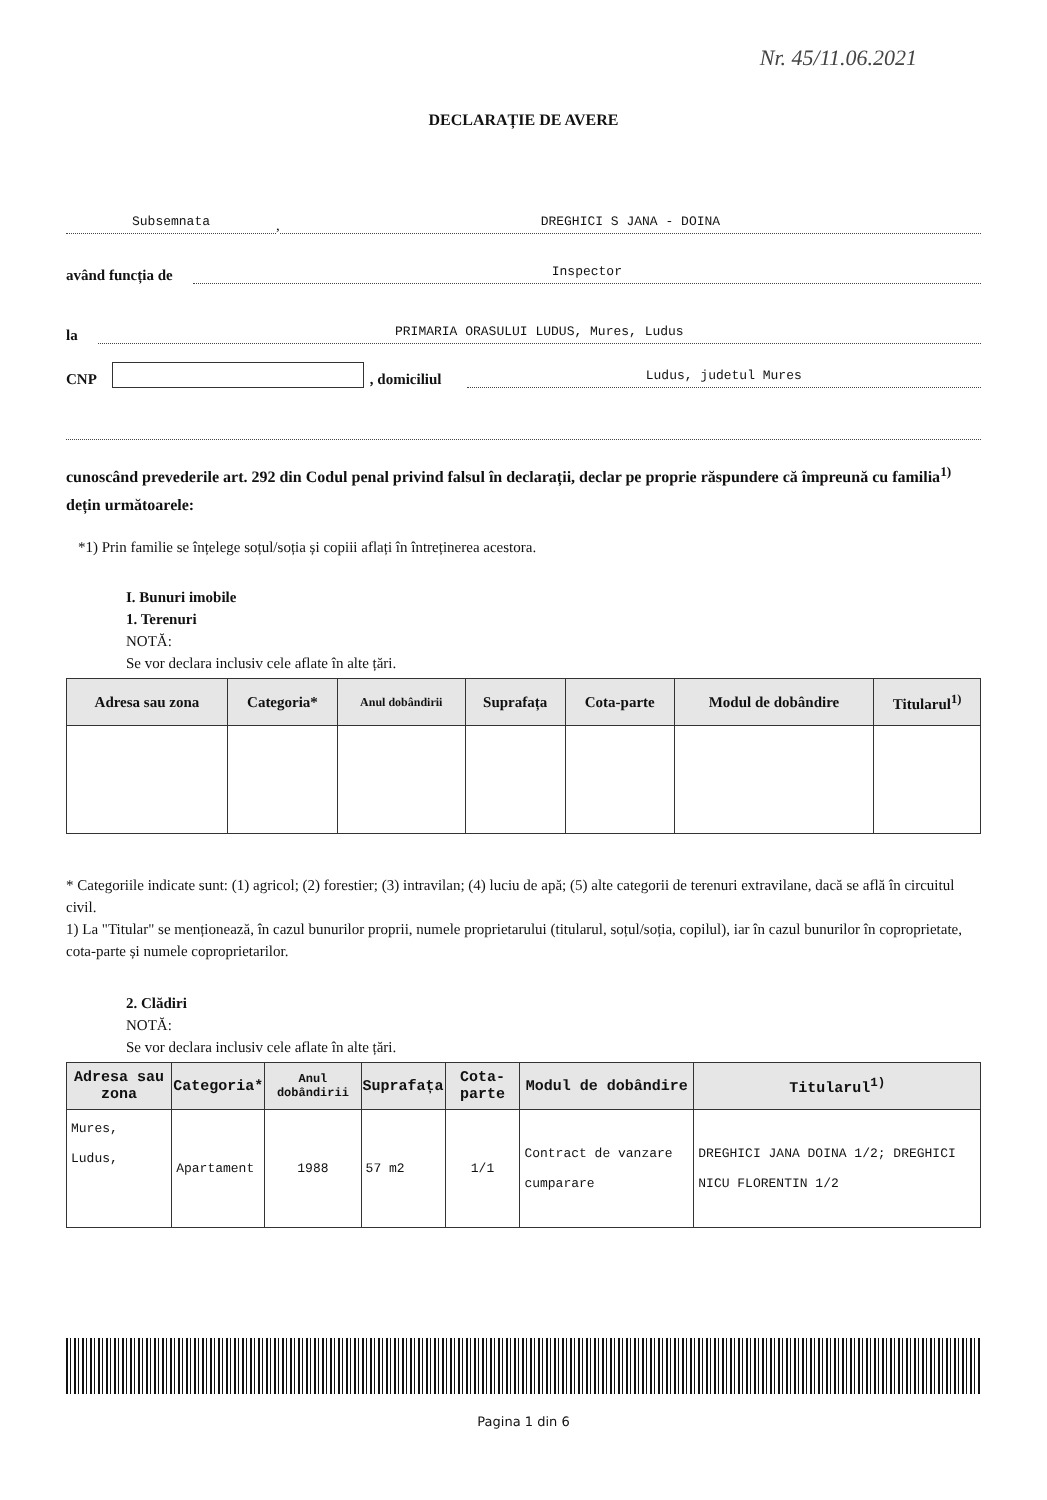Nr. 45/11.06.2021
DECLARAȚIE DE AVERE
Subsemnata, DREGHICI S JANA - DOINA
având funcția de Inspector
la PRIMARIA ORASULUI LUDUS, Mures, Ludus
CNP , domiciliul Ludus, judetul Mures
cunoscând prevederile art. 292 din Codul penal privind falsul în declarații, declar pe proprie răspundere că împreună cu familia<sup>1)</sup> dețin următoarele:
*1) Prin familie se înțelege soțul/soția și copiii aflați în întreținerea acestora.
I. Bunuri imobile
1. Terenuri
NOTĂ:
Se vor declara inclusiv cele aflate în alte țări.
| Adresa sau zona | Categoria* | Anul dobândirii | Suprafața | Cota-parte | Modul de dobândire | Titularul<sup>1)</sup> |
| --- | --- | --- | --- | --- | --- | --- |
* Categoriile indicate sunt: (1) agricol; (2) forestier; (3) intravilan; (4) luciu de apă; (5) alte categorii de terenuri extravilane, dacă se află în circuitul civil.
1) La "Titular" se menționează, în cazul bunurilor proprii, numele proprietarului (titularul, soțul/soția, copilul), iar în cazul bunurilor în coproprietate, cota-parte și numele coproprietarilor.
2. Clădiri
NOTĂ:
Se vor declara inclusiv cele aflate în alte țări.
| Adresa sau zona | Categoria* | Anul dobândirii | Suprafața | Cota-parte | Modul de dobândire | Titularul<sup>1)</sup> |
| --- | --- | --- | --- | --- | --- | --- |
| Mures, Ludus, | Apartament | 1988 | 57 m2 | 1/1 | Contract de vanzare cumparare | DREGHICI JANA DOINA 1/2; DREGHICI NICU FLORENTIN 1/2 |
Pagina 1 din 6